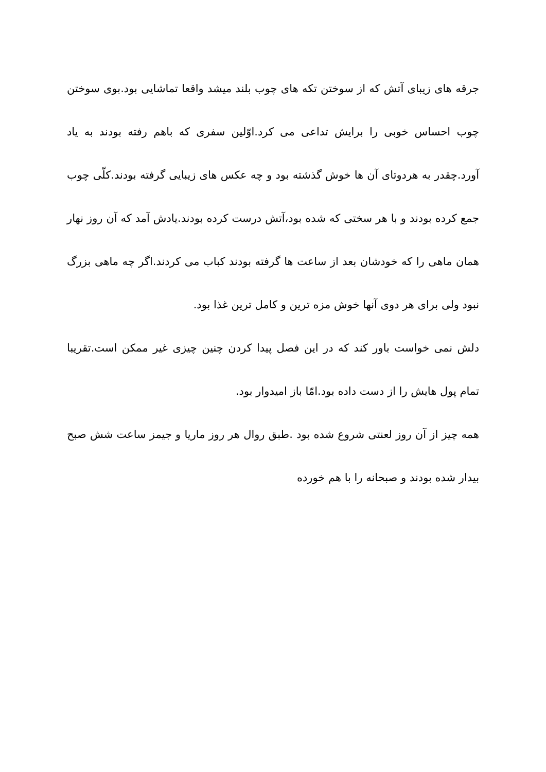جرقه های زیبای آتش که از سوختن تکه های چوب بلند میشد واقعا تماشایی بود.بوی سوختن چوب احساس خوبی را برایش تداعی می کرد.اوّلین سفری که باهم رفته بودند به یاد آورد.چقدر به هردوتای آن ها خوش گذشته بود و چه عکس های زیبایی گرفته بودند.کلّی چوب جمع کرده بودند و با هر سختی که شده بود،آتش درست کرده بودند.یادش آمد که آن روز نهار همان ماهی را که خودشان بعد از ساعت ها گرفته بودند کباب می کردند.اگر چه ماهی بزرگ نبود ولی برای هر دوی آنها خوش مزه ترین و کامل ترین غذا بود.
دلش نمی خواست باور کند که در این فصل پیدا کردن چنین چیزی غیر ممکن است.تقریبا تمام پول هایش را از دست داده بود.امّا باز امیدوار بود.
همه چیز از آن روز لعنتی شروع شده بود .طبق روال هر روز ماریا و جیمز ساعت شش صبح بیدار شده بودند و صبحانه را با هم خورده